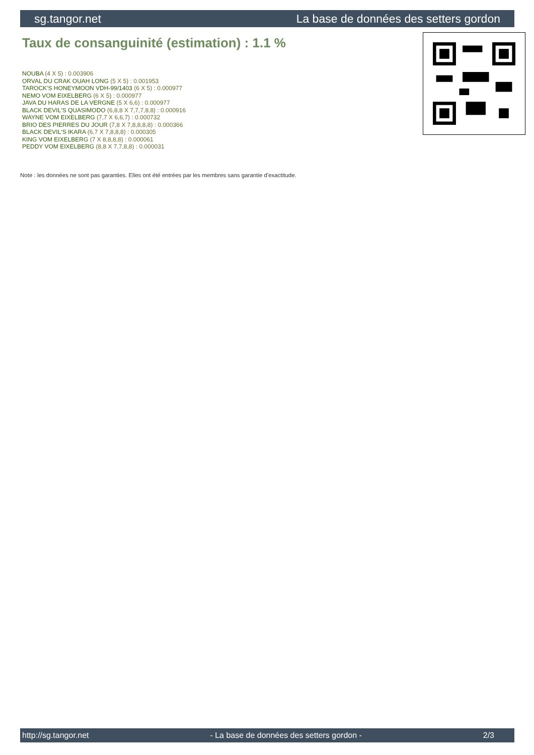sg.tangor.net La base de données des setters gordon
Taux de consanguinité (estimation) : 1.1 %
NOUBA (4 X 5) : 0.003906
ORVAL DU CRAK OUAH LONG (5 X 5) : 0.001953
TAROCK'S HONEYMOON VDH-99/1403 (6 X 5) : 0.000977
NEMO VOM EIXELBERG (6 X 5) : 0.000977
JAVA DU HARAS DE LA VERGNE (5 X 6,6) : 0.000977
BLACK DEVIL'S QUASIMODO (6,8,8 X 7,7,7,8,8) : 0.000916
WAYNE VOM EIXELBERG (7,7 X 6,6,7) : 0.000732
BRIO DES PIERRES DU JOUR (7,8 X 7,8,8,8,8) : 0.000366
BLACK DEVIL'S IKARA (6,7 X 7,8,8,8) : 0.000305
KING VOM EIXELBERG (7 X 8,8,8,8) : 0.000061
PEDDY VOM EIXELBERG (8,8 X 7,7,8,8) : 0.000031
Note : les données ne sont pas garanties. Elles ont été entrées par les membres sans garantie d'exactitude.
http://sg.tangor.net - La base de données des setters gordon - 2/3